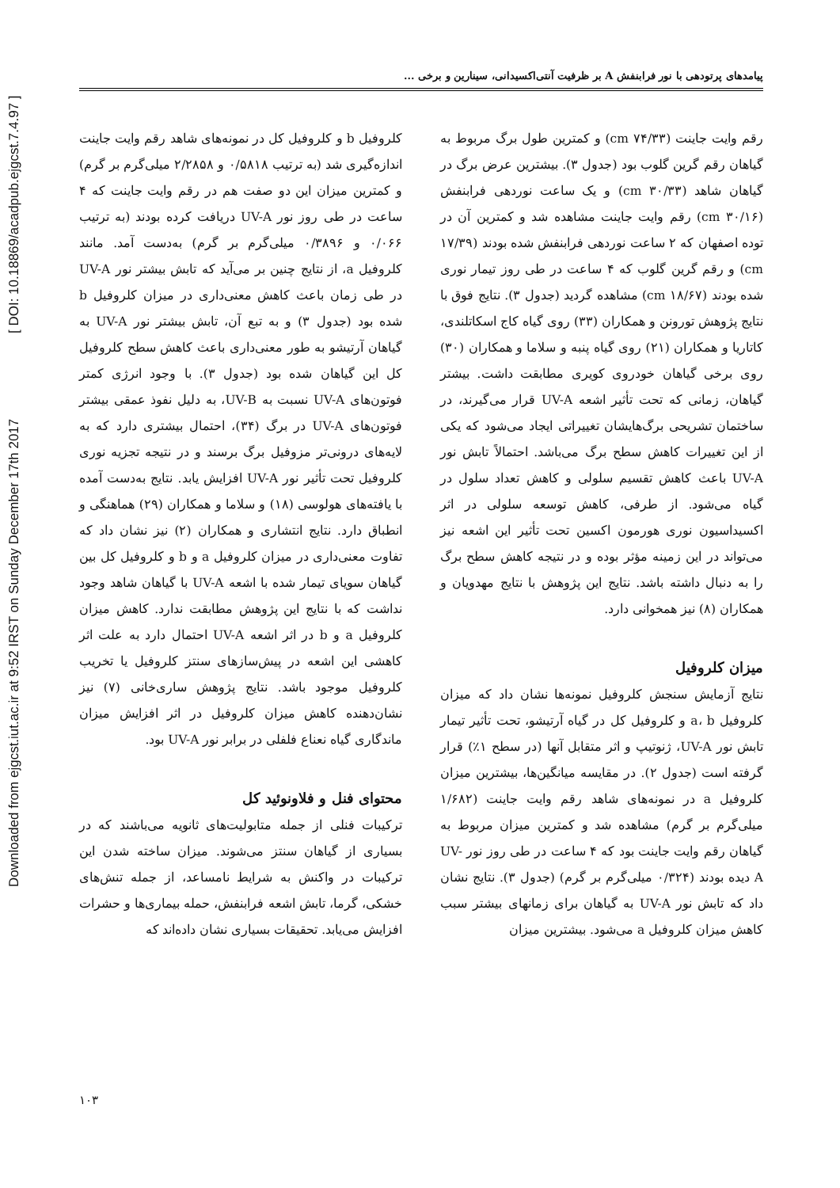Downloaded from ejgcst.iut.ac.ir at 9:52 IRST on Sunday December 17th 2017 [ DOI: 10.18869/acadpub.ejgcst.7.4.97 ]
پیامدهای پرتودهی با نور فرابنفش A بر ظرفیت آنتی‌اکسیدانی، سینارین و برخی ...
رقم وایت جاینت (۷۴/۳۳ cm) و کمترین طول برگ مربوط به گیاهان رقم گرین گلوب بود (جدول ۳). بیشترین عرض برگ در گیاهان شاهد (۳۰/۳۳ cm) و یک ساعت نوردهی فرابنفش (۳۰/۱۶ cm) رقم وایت جاینت مشاهده شد و کمترین آن در توده اصفهان که ۲ ساعت نوردهی فرابنفش شده بودند (۱۷/۳۹ cm) و رقم گرین گلوب که ۴ ساعت در طی روز تیمار نوری شده بودند (۱۸/۶۷ cm) مشاهده گردید (جدول ۳). نتایج فوق با نتایج پژوهش تورونن و همکاران (۳۳) روی گیاه کاج اسکاتلندی، کاتاریا و همکاران (۲۱) روی گیاه پنبه و سلاما و همکاران (۳۰) روی برخی گیاهان خودروی کویری مطابقت داشت. بیشتر گیاهان، زمانی که تحت تأثیر اشعه UV-A قرار می‌گیرند، در ساختمان تشریحی برگ‌هایشان تغییراتی ایجاد می‌شود که یکی از این تغییرات کاهش سطح برگ می‌باشد. احتمالاً تابش نور UV-A باعث کاهش تقسیم سلولی و کاهش تعداد سلول در گیاه می‌شود. از طرفی، کاهش توسعه سلولی در اثر اکسیداسیون نوری هورمون اکسین تحت تأثیر این اشعه نیز می‌تواند در این زمینه مؤثر بوده و در نتیجه کاهش سطح برگ را به دنبال داشته باشد. نتایج این پژوهش با نتایج مهدویان و همکاران (۸) نیز همخوانی دارد.
میزان کلروفیل
نتایج آزمایش سنجش کلروفیل نمونه‌ها نشان داد که میزان کلروفیل a، b و کلروفیل کل در گیاه آرتیشو، تحت تأثیر تیمار تابش نور UV-A، ژنوتیپ و اثر متقابل آنها (در سطح ۱٪) قرار گرفته است (جدول ۲). در مقایسه میانگین‌ها، بیشترین میزان کلروفیل a در نمونه‌های شاهد رقم وایت جاینت (۱/۶۸۲ میلی‌گرم بر گرم) مشاهده شد و کمترین میزان مربوط به گیاهان رقم وایت جاینت بود که ۴ ساعت در طی روز نور UV-A دیده بودند (۰/۳۲۴ میلی‌گرم بر گرم) (جدول ۳). نتایج نشان داد که تابش نور UV-A به گیاهان برای زمانهای بیشتر سبب کاهش میزان کلروفیل a می‌شود. بیشترین میزان
کلروفیل b و کلروفیل کل در نمونه‌های شاهد رقم وایت جاینت اندازه‌گیری شد (به ترتیب ۰/۵۸۱۸ و ۲/۲۸۵۸ میلی‌گرم بر گرم) و کمترین میزان این دو صفت هم در رقم وایت جاینت که ۴ ساعت در طی روز نور UV-A دریافت کرده بودند (به ترتیب ۰/۰۶۶ و ۰/۳۸۹۶ میلی‌گرم بر گرم) به‌دست آمد. مانند کلروفیل a، از نتایج چنین بر می‌آید که تابش بیشتر نور UV-A در طی زمان باعث کاهش معنی‌داری در میزان کلروفیل b شده بود (جدول ۳) و به تبع آن، تابش بیشتر نور UV-A به گیاهان آرتیشو به طور معنی‌داری باعث کاهش سطح کلروفیل کل این گیاهان شده بود (جدول ۳). با وجود انرژی کمتر فوتون‌های UV-A نسبت به UV-B، به دلیل نفوذ عمقی بیشتر فوتون‌های UV-A در برگ (۳۴)، احتمال بیشتری دارد که به لایه‌های درونی‌تر مزوفیل برگ برسند و در نتیجه تجزیه نوری کلروفیل تحت تأثیر نور UV-A افزایش یابد. نتایج به‌دست آمده با یافته‌های هولوسی (۱۸) و سلاما و همکاران (۲۹) هماهنگی و انطباق دارد. نتایج انتشاری و همکاران (۲) نیز نشان داد که تفاوت معنی‌داری در میزان کلروفیل a و b و کلروفیل کل بین گیاهان سویای تیمار شده با اشعه UV-A با گیاهان شاهد وجود نداشت که با نتایج این پژوهش مطابقت ندارد. کاهش میزان کلروفیل a و b در اثر اشعه UV-A احتمال دارد به علت اثر کاهشی این اشعه در پیش‌سازهای سنتز کلروفیل یا تخریب کلروفیل موجود باشد. نتایج پژوهش ساری‌خانی (۷) نیز نشان‌دهنده کاهش میزان کلروفیل در اثر افزایش میزان ماندگاری گیاه نعناع فلفلی در برابر نور UV-A بود.
محتوای فنل و فلاونوئید کل
ترکیبات فنلی از جمله متابولیت‌های ثانویه می‌باشند که در بسیاری از گیاهان سنتز می‌شوند. میزان ساخته شدن این ترکیبات در واکنش به شرایط نامساعد، از جمله تنش‌های خشکی، گرما، تابش اشعه فرابنفش، حمله بیماری‌ها و حشرات افزایش می‌یابد. تحقیقات بسیاری نشان داده‌اند که
۱۰۳